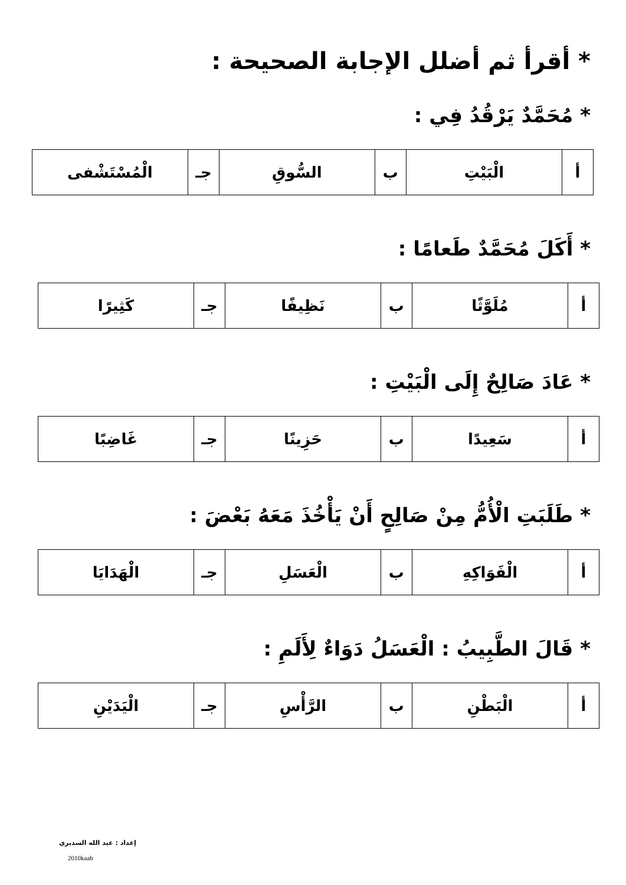* أقرأ ثم أضلل الإجابة الصحيحة :
* مُحَمَّدٌ يَرْقُدُ فِي :
| أ | الْبَيْتِ | ب | السُّوقِ | جـ | الْمُسْتَشْفى |
* أَكَلَ مُحَمَّدٌ طَعامًا :
| أ | مُلَوَّثًا | ب | نَظِيفًا | جـ | كَثِيرًا |
* عَادَ صَالِحٌ إِلَى الْبَيْتِ :
| أ | سَعِيدًا | ب | حَزِينًا | جـ | غَاضِبًا |
* طَلَبَتِ الْأُمُّ مِنْ صَالِحٍ أَنْ يَأْخُذَ مَعَهُ بَعْضَ :
| أ | الْفَوَاكِهِ | ب | الْعَسَلِ | جـ | الْهَدَايَا |
* قَالَ الطَّبِيبُ : الْعَسَلُ دَوَاءٌ لِأَلَمِ :
| أ | الْبَطْنِ | ب | الرَّأْسِ | جـ | الْيَدَيْنِ |
إعداد : عبد الله السديري
2010kaab